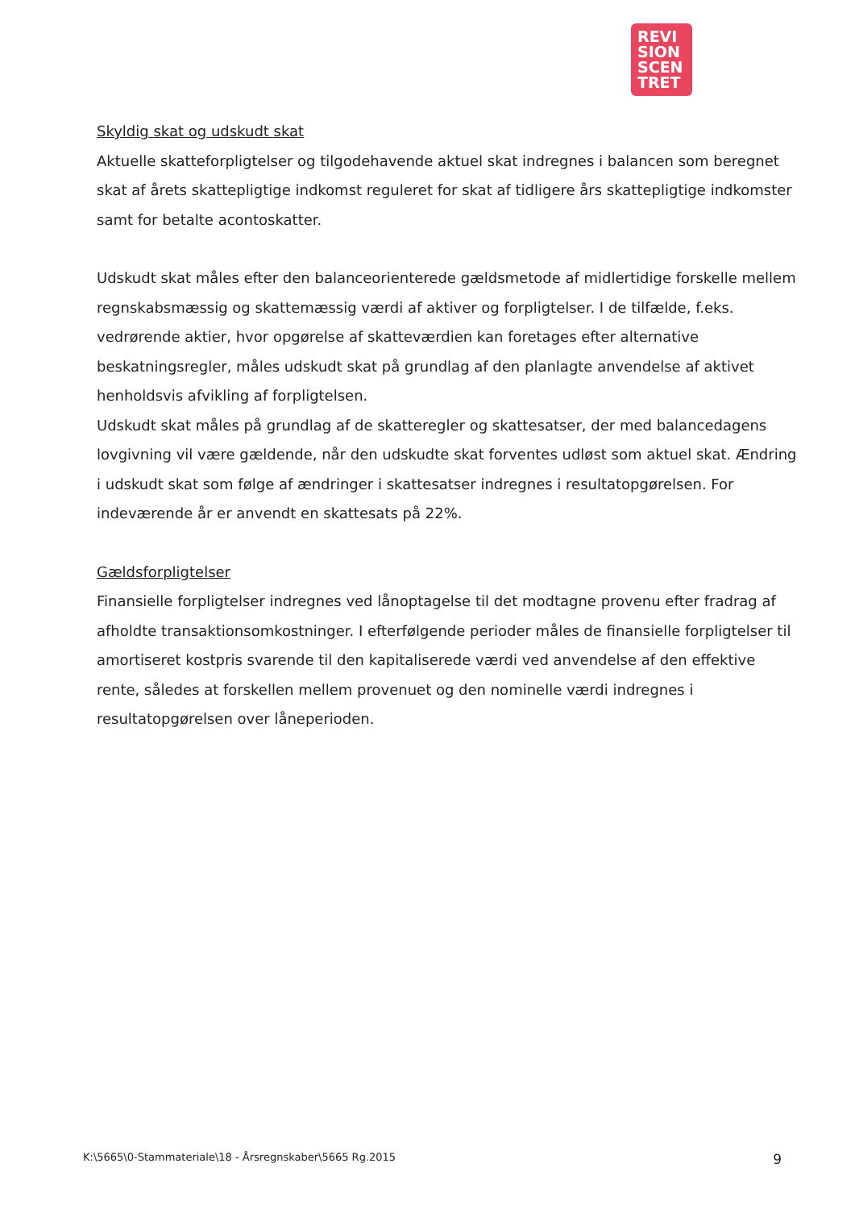REVI
SION
SCEN
TRET
Skyldig skat og udskudt skat
Aktuelle skatteforpligtelser og tilgodehavende aktuel skat indregnes i balancen som beregnet skat af årets skattepligtige indkomst reguleret for skat af tidligere års skattepligtige indkomster samt for betalte acontoskatter.
Udskudt skat måles efter den balanceorienterede gældsmetode af midlertidige forskelle mellem regnskabsmæssig og skattemæssig værdi af aktiver og forpligtelser. I de tilfælde, f.eks. vedrørende aktier, hvor opgørelse af skatteværdien kan foretages efter alternative beskatningsregler, måles udskudt skat på grundlag af den planlagte anvendelse af aktivet henholdsvis afvikling af forpligtelsen.
Udskudt skat måles på grundlag af de skatteregler og skattesatser, der med balancedagens lovgivning vil være gældende, når den udskudte skat forventes udløst som aktuel skat. Ændring i udskudt skat som følge af ændringer i skattesatser indregnes i resultatopgørelsen. For indeværende år er anvendt en skattesats på 22%.
Gældsforpligtelser
Finansielle forpligtelser indregnes ved lånoptagelse til det modtagne provenu efter fradrag af afholdte transaktionsomkostninger. I efterfølgende perioder måles de finansielle forpligtelser til amortiseret kostpris svarende til den kapitaliserede værdi ved anvendelse af den effektive rente, således at forskellen mellem provenuet og den nominelle værdi indregnes i resultatopgørelsen over låneperioden.
K:\5665\0-Stammateriale\18 - Årsregnskaber\5665 Rg.2015 9